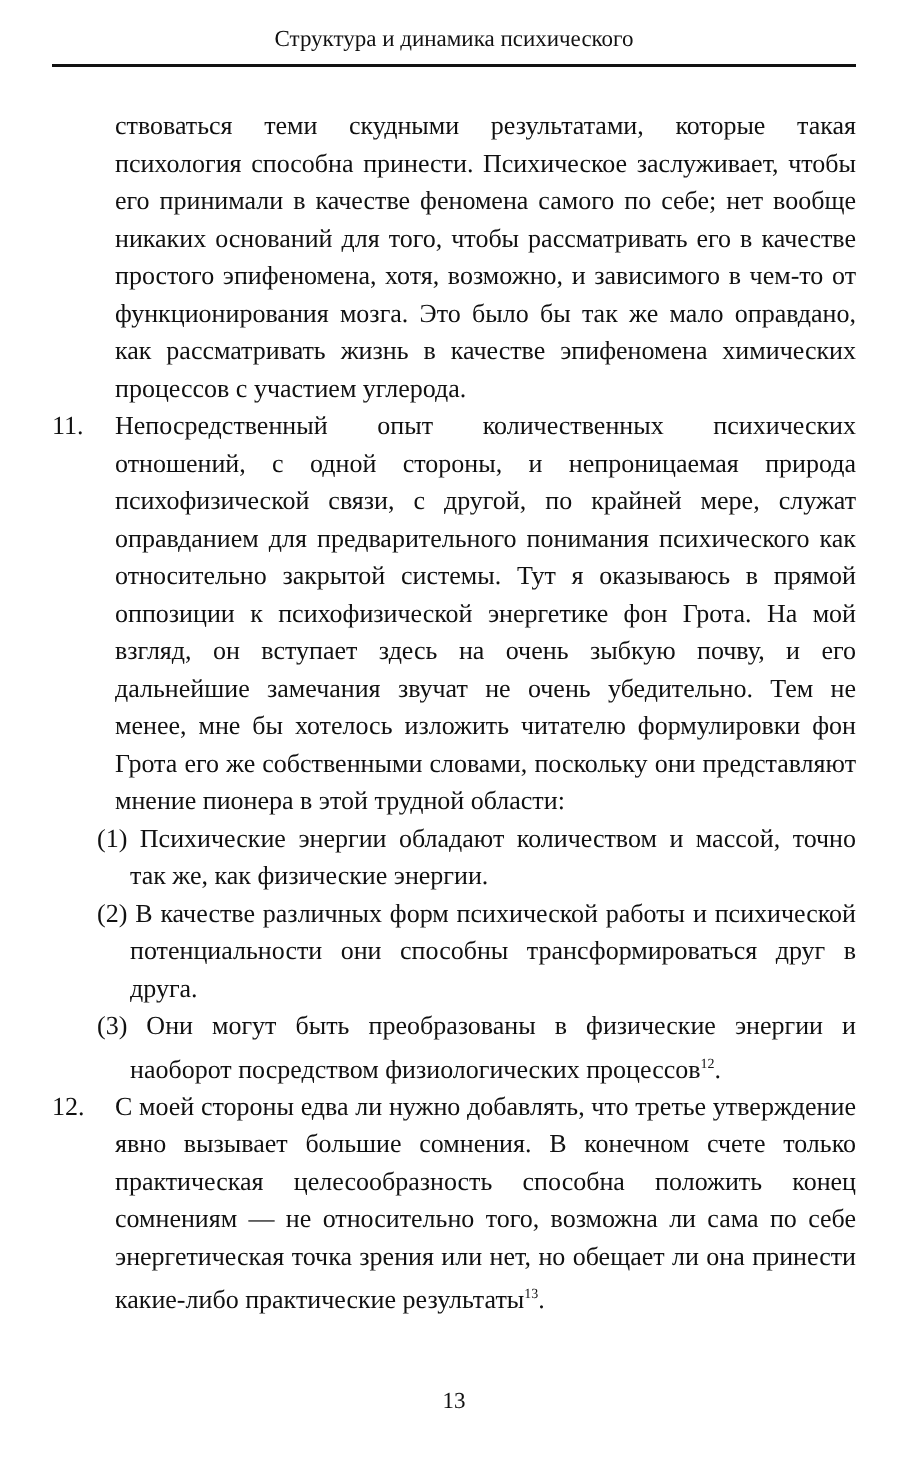Структура и динамика психического
ствоваться теми скудными результатами, которые такая психология способна принести. Психическое заслуживает, чтобы его принимали в качестве феномена самого по себе; нет вообще никаких оснований для того, чтобы рассматривать его в качестве простого эпифеномена, хотя, возможно, и зависимого в чем-то от функционирования мозга. Это было бы так же мало оправдано, как рассматривать жизнь в качестве эпифеномена химических процессов с участием углерода.
11. Непосредственный опыт количественных психических отношений, с одной стороны, и непроницаемая природа психофизической связи, с другой, по крайней мере, служат оправданием для предварительного понимания психического как относительно закрытой системы. Тут я оказываюсь в прямой оппозиции к психофизической энергетике фон Грота. На мой взгляд, он вступает здесь на очень зыбкую почву, и его дальнейшие замечания звучат не очень убедительно. Тем не менее, мне бы хотелось изложить читателю формулировки фон Грота его же собственными словами, поскольку они представляют мнение пионера в этой трудной области:
(1) Психические энергии обладают количеством и массой, точно так же, как физические энергии.
(2) В качестве различных форм психической работы и психической потенциальности они способны трансформироваться друг в друга.
(3) Они могут быть преобразованы в физические энергии и наоборот посредством физиологических процессов<sup>12</sup>.
12. С моей стороны едва ли нужно добавлять, что третье утверждение явно вызывает большие сомнения. В конечном счете только практическая целесообразность способна положить конец сомнениям — не относительно того, возможна ли сама по себе энергетическая точка зрения или нет, но обещает ли она принести какие-либо практические результаты<sup>13</sup>.
13